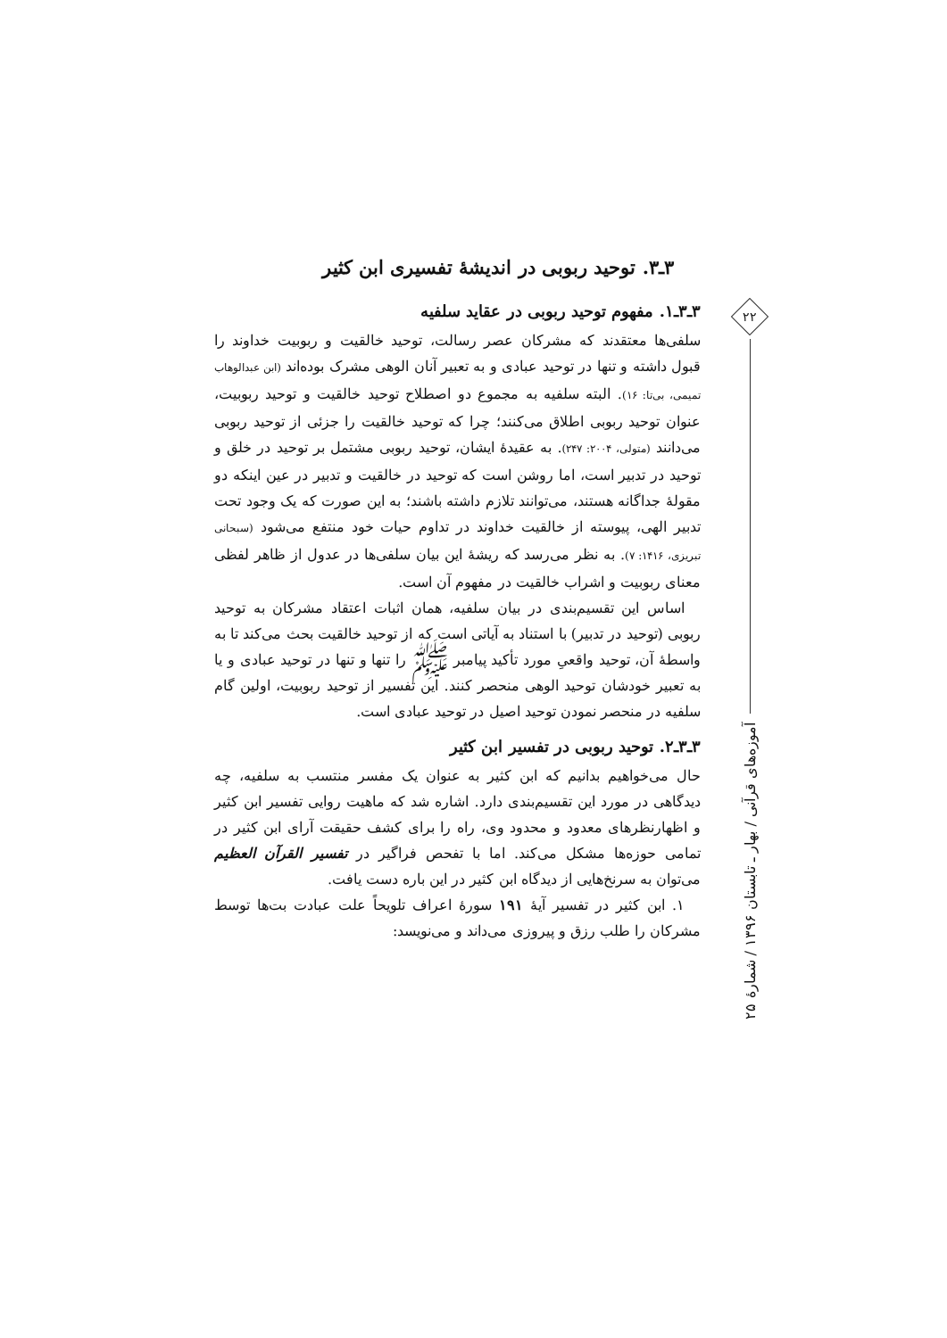۳ـ۳. توحید ربوبی در اندیشۀ تفسیری ابن کثیر
۳ـ۳ـ۱. مفهوم توحید ربوبی در عقاید سلفیه
سلفی‌ها معتقدند که مشرکان عصر رسالت، توحید خالقیت و ربوبیت خداوند را قبول داشته و تنها در توحید عبادی و به تعبیر آنان الوهی مشرک بوده‌اند (ابن عبدالوهاب تمیمی، بی‌تا: ۱۶). البته سلفیه به مجموع دو اصطلاح توحید خالقیت و توحید ربوبیت، عنوان توحید ربوبی اطلاق می‌کنند؛ چرا که توحید خالقیت را جزئی از توحید ربوبی می‌دانند (متولی، ۲۰۰۴: ۲۴۷). به عقیدۀ ایشان، توحید ربوبی مشتمل بر توحید در خلق و توحید در تدبیر است، اما روشن است که توحید در خالقیت و تدبیر در عین اینکه دو مقولۀ جداگانه هستند، می‌توانند تلازم داشته باشند؛ به این صورت که یک وجود تحت تدبیر الهی، پیوسته از خالقیت خداوند در تداوم حیات خود منتفع می‌شود (سبحانی تبریزی، ۱۴۱۶: ۷). به نظر می‌رسد که ریشۀ این بیان سلفی‌ها در عدول از ظاهر لفظی معنای ربوبیت و اشراب خالقیت در مفهوم آن است.
اساس این تقسیم‌بندی در بیان سلفیه، همان اثبات اعتقاد مشرکان به توحید ربوبی (توحید در تدبیر) با استناد به آیاتی است که از توحید خالقیت بحث می‌کند تا به واسطۀ آن، توحید واقعیِ مورد تأکید پیامبر ﷺ را تنها و تنها در توحید عبادی و یا به تعبیر خودشان توحید الوهی منحصر کنند. این تفسیر از توحید ربوبیت، اولین گام سلفیه در منحصر نمودن توحید اصیل در توحید عبادی است.
۳ـ۳ـ۲. توحید ربوبی در تفسیر ابن کثیر
حال می‌خواهیم بدانیم که ابن کثیر به عنوان یک مفسر منتسب به سلفیه، چه دیدگاهی در مورد این تقسیم‌بندی دارد. اشاره شد که ماهیت روایی تفسیر ابن کثیر و اظهارنظرهای معدود و محدود وی، راه را برای کشف حقیقت آرای ابن کثیر در تمامی حوزه‌ها مشکل می‌کند. اما با تفحص فراگیر در تفسیر القرآن العظیم می‌توان به سرنخ‌هایی از دیدگاه ابن کثیر در این باره دست یافت.
۱. ابن کثیر در تفسیر آیۀ ۱۹۱ سورۀ اعراف تلویحاً علت عبادت بت‌ها توسط مشرکان را طلب رزق و پیروزی می‌داند و می‌نویسد:
۲۲
آموزه‌های قرآنی / بهار ـ تابستان ۱۳۹۶ / شمارۀ ۲۵